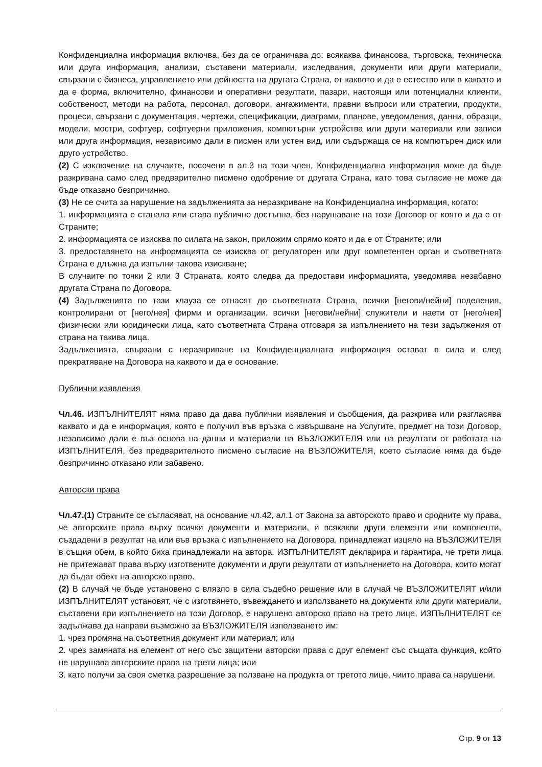Конфиденциална информация включва, без да се ограничава до: всякаква финансова, търговска, техническа или друга информация, анализи, съставени материали, изследвания, документи или други материали, свързани с бизнеса, управлението или дейността на другата Страна, от каквото и да е естество или в каквато и да е форма, включително, финансови и оперативни резултати, пазари, настоящи или потенциални клиенти, собственост, методи на работа, персонал, договори, ангажименти, правни въпроси или стратегии, продукти, процеси, свързани с документация, чертежи, спецификации, диаграми, планове, уведомления, данни, образци, модели, мостри, софтуер, софтуерни приложения, компютърни устройства или други материали или записи или друга информация, независимо дали в писмен или устен вид, или съдържаща се на компютърен диск или друго устройство.
(2) С изключение на случаите, посочени в ал.3 на този член, Конфиденциална информация може да бъде разкривана само след предварително писмено одобрение от другата Страна, като това съгласие не може да бъде отказано безпричинно.
(3) Не се счита за нарушение на задълженията за неразкриване на Конфиденциална информация, когато:
1. информацията е станала или става публично достъпна, без нарушаване на този Договор от която и да е от Страните;
2. информацията се изисква по силата на закон, приложим спрямо която и да е от Страните; или
3. предоставянето на информацията се изисква от регулаторен или друг компетентен орган и съответната Страна е длъжна да изпълни такова изискване;
В случаите по точки 2 или 3 Страната, която следва да предостави информацията, уведомява незабавно другата Страна по Договора.
(4) Задълженията по тази клауза се отнасят до съответната Страна, всички [негови/нейни] поделения, контролирани от [него/нея] фирми и организации, всички [негови/нейни] служители и наети от [него/нея] физически или юридически лица, като съответната Страна отговаря за изпълнението на тези задължения от страна на такива лица.
Задълженията, свързани с неразкриване на Конфиденциалната информация остават в сила и след прекратяване на Договора на каквото и да е основание.
Публични изявления
Чл.46. ИЗПЪЛНИТЕЛЯТ няма право да дава публични изявления и съобщения, да разкрива или разгласява каквато и да е информация, която е получил във връзка с извършване на Услугите, предмет на този Договор, независимо дали е въз основа на данни и материали на ВЪЗЛОЖИТЕЛЯ или на резултати от работата на ИЗПЪЛНИТЕЛЯ, без предварителното писмено съгласие на ВЪЗЛОЖИТЕЛЯ, което съгласие няма да бъде безпричинно отказано или забавено.
Авторски права
Чл.47.(1) Страните се съгласяват, на основание чл.42, ал.1 от Закона за авторското право и сродните му права, че авторските права върху всички документи и материали, и всякакви други елементи или компоненти, създадени в резултат на или във връзка с изпълнението на Договора, принадлежат изцяло на ВЪЗЛОЖИТЕЛЯ в същия обем, в който биха принадлежали на автора. ИЗПЪЛНИТЕЛЯТ декларира и гарантира, че трети лица не притежават права върху изготвените документи и други резултати от изпълнението на Договора, които могат да бъдат обект на авторско право.
(2) В случай че бъде установено с влязло в сила съдебно решение или в случай че ВЪЗЛОЖИТЕЛЯТ и/или ИЗПЪЛНИТЕЛЯТ установят, че с изготвянето, въвеждането и използването на документи или други материали, съставени при изпълнението на този Договор, е нарушено авторско право на трето лице, ИЗПЪЛНИТЕЛЯТ се задължава да направи възможно за ВЪЗЛОЖИТЕЛЯ използването им:
1. чрез промяна на съответния документ или материал; или
2. чрез замяната на елемент от него със защитени авторски права с друг елемент със същата функция, който не нарушава авторските права на трети лица; или
3. като получи за своя сметка разрешение за ползване на продукта от третото лице, чиито права са нарушени.
Стр. 9 от 13